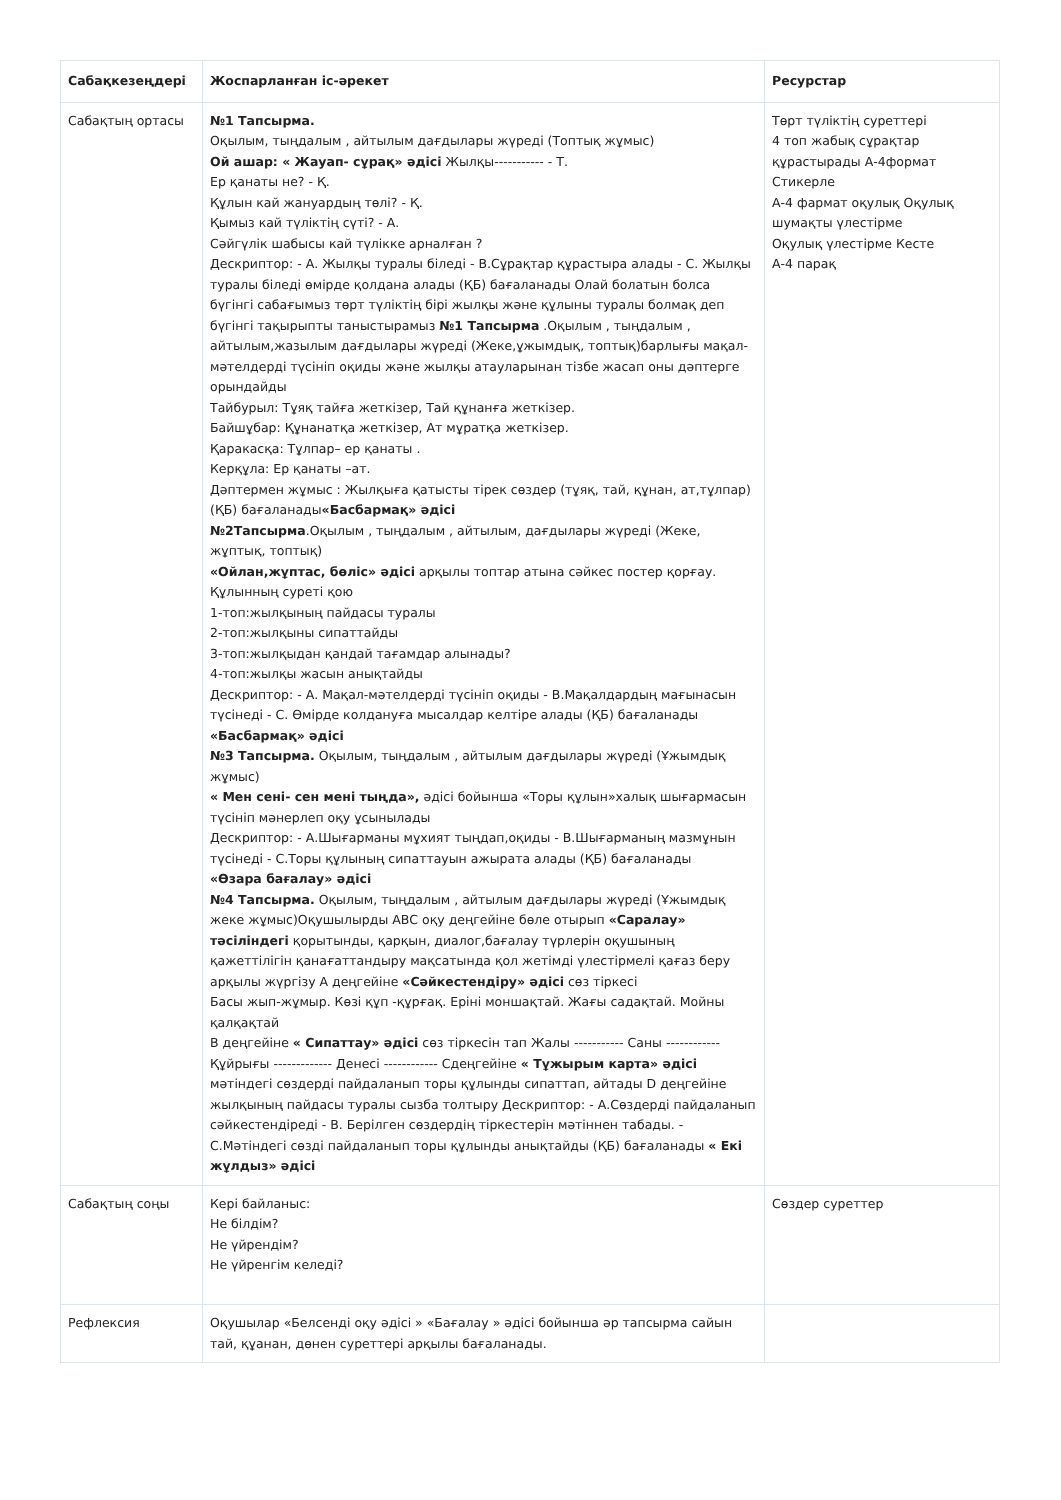| Сабақкезеңдері | Жоспарланған іс-әрекет | Ресурстар |
| --- | --- | --- |
| Сабақтың ортасы | №1 Тапсырма. Оқылым, тыңдалым , айтылым дағдылары жүреді (Топтық жұмыс) Ой ашар: « Жауап- сұрақ» әдісі Жылқы----------- - Т. Ер қанаты не? - Қ. Құлын кай жануардың төлі? - Қ. Қымыз кай түліктің сүті? - А. Сәйгүлік шабысы кай түлікке арналған ? Дескриптор: - А. Жылқы туралы біледі - В.Сұрақтар құрастыра алады - С. Жылқы туралы біледі өмірде қолдана алады (ҚБ) бағаланады Олай болатын болса бүгінгі сабағымыз төрт түліктің бірі жылқы және құлыны туралы болмақ деп бүгінгі тақырыпты таныстырамыз №1 Тапсырма .Оқылым , тыңдалым , айтылым,жазылым дағдылары жүреді (Жеке,ұжымдық, топтық)барлығы мақал-мәтелдерді түсініп оқиды және жылқы атауларынан тізбе жасап оны дәптерге орындайды Тайбурыл: Тұяқ тайға жеткізер, Тай құнанға жеткізер. Байшұбар: Құнанатқа жеткізер, Ат мұратқа жеткізер. Қаракасқа: Тұлпар– ер қанаты . Керқұла: Ер қанаты –ат. Дәптермен жұмыс : Жылқыға қатысты тірек сөздер (тұяқ, тай, құнан, ат,тұлпар) (ҚБ) бағаланады «Басбармақ» әдісі №2Тапсырма .Оқылым , тыңдалым , айтылым, дағдылары жүреді (Жеке, жұптық, топтық) «Ойлан,жұптас, бөліс» әдісі арқылы топтар атына сәйкес постер қорғау. Құлынның суреті қою 1-топ:жылқының пайдасы туралы 2-топ:жылқыны сипаттайды 3-топ:жылқыдан қандай тағамдар алынады? 4-топ:жылқы жасын анықтайды Дескриптор: - А. Мақал-мәтелдерді түсініп оқиды - В.Мақалдардың мағынасын түсінеді - С. Өмірде колдануға мысалдар келтіре алады (ҚБ) бағаланады «Басбармақ» әдісі №3 Тапсырма. Оқылым, тыңдалым , айтылым дағдылары жүреді (Ұжымдық жұмыс) « Мен сені- сен мені тыңда», әдісі бойынша «Торы құлын»халық шығармасын түсініп мәнерлеп оқу ұсынылады Дескриптор: - А.Шығарманы мұхият тыңдап,оқиды - В.Шығарманың мазмұнын түсінеді - С.Торы құлының сипаттауын ажырата алады (ҚБ) бағаланады «Өзара бағалау» әдісі №4 Тапсырма. Оқылым, тыңдалым , айтылым дағдылары жүреді (Ұжымдық жеке жұмыс)Оқушылырды АВС оқу деңгейіне бөле отырып «Саралау» тәсіліндегі қорытынды, қарқын, диалог,бағалау түрлерін оқушының қажеттілігін қанағаттандыру мақсатында қол жетімді үлестірмелі қағаз беру арқылы жүргізу А деңгейіне «Сәйкестендіру» әдісі сөз тіркесі Басы жып-жұмыр. Көзі құп -құрғақ. Еріні моншақтай. Жағы садақтай. Мойны қалқақтай В деңгейіне « Сипаттау» әдісі сөз тіркесін тап Жалы ----------- Саны ------------ Құйрығы ------------- Денесі ------------ Сдеңгейіне « Тұжырым карта» әдісі мәтіндегі сөздерді пайдаланып торы құлынды сипаттап, айтады D деңгейіне жылқының пайдасы туралы сызба толтыру Дескриптор: - А.Сөздерді пайдаланып сәйкестендіреді - В. Берілген сөздердің тіркестерін мәтіннен табады. - С.Мәтіндегі сөзді пайдаланып торы құлынды анықтайды (ҚБ) бағаланады « Екі жұлдыз» әдісі | Төрт түліктің суреттері 4 топ жабық сұрақтар құрастырады А-4формат Стикерле А-4 фармат оқулық Оқулық шумақты үлестірме Оқулық үлестірме Кесте А-4 парақ |
| Сабақтың соңы | Кері байланыс: Не білдім? Не үйрендім? Не үйренгім келеді? | Сөздер суреттер |
| Рефлексия | Оқушылар «Белсенді оқу әдісі » «Бағалау » әдісі бойынша әр тапсырма сайын тай, құанан, дөнен суреттері арқылы бағаланады. | |